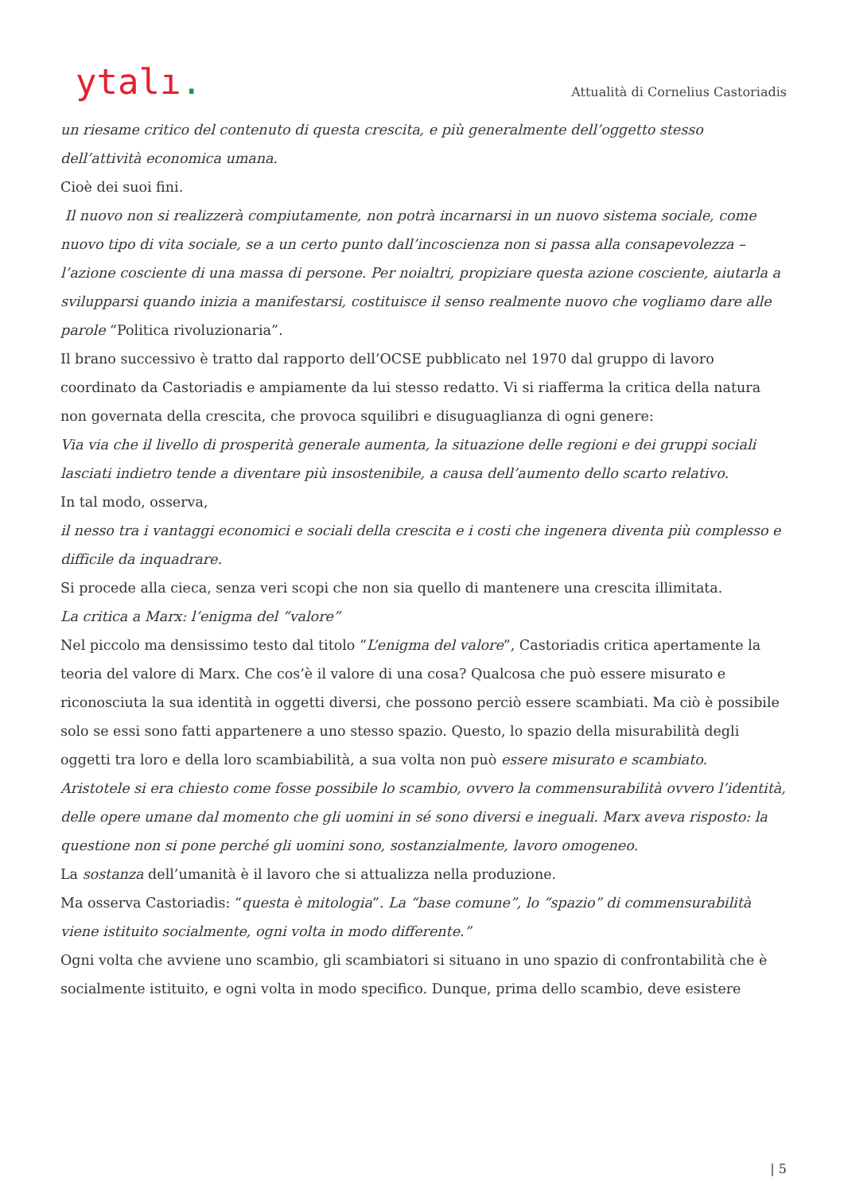ytalı.
Attualità di Cornelius Castoriadis
un riesame critico del contenuto di questa crescita, e più generalmente dell’oggetto stesso dell’attività economica umana.
Cioè dei suoi fini.
Il nuovo non si realizzerà compiutamente, non potrà incarnarsi in un nuovo sistema sociale, come nuovo tipo di vita sociale, se a un certo punto dall’incoscienza non si passa alla consapevolezza – l’azione cosciente di una massa di persone. Per noialtri, propiziare questa azione cosciente, aiutarla a svilupparsi quando inizia a manifestarsi, costituisce il senso realmente nuovo che vogliamo dare alle parole “Politica rivoluzionaria”.
Il brano successivo è tratto dal rapporto dell’OCSE pubblicato nel 1970 dal gruppo di lavoro coordinato da Castoriadis e ampiamente da lui stesso redatto. Vi si riafferma la critica della natura non governata della crescita, che provoca squilibri e disuguaglianza di ogni genere:
Via via che il livello di prosperità generale aumenta, la situazione delle regioni e dei gruppi sociali lasciati indietro tende a diventare più insostenibile, a causa dell’aumento dello scarto relativo.
In tal modo, osserva,
il nesso tra i vantaggi economici e sociali della crescita e i costi che ingenera diventa più complesso e difficile da inquadrare.
Si procede alla cieca, senza veri scopi che non sia quello di mantenere una crescita illimitata.
La critica a Marx: l’enigma del “valore”
Nel piccolo ma densissimo testo dal titolo “L’enigma del valore”, Castoriadis critica apertamente la teoria del valore di Marx. Che cos’è il valore di una cosa? Qualcosa che può essere misurato e riconosciuta la sua identità in oggetti diversi, che possono perciò essere scambiati. Ma ciò è possibile solo se essi sono fatti appartenere a uno stesso spazio. Questo, lo spazio della misurabilità degli oggetti tra loro e della loro scambiabilità, a sua volta non può essere misurato e scambiato.
Aristotele si era chiesto come fosse possibile lo scambio, ovvero la commensurabilità ovvero l’identità, delle opere umane dal momento che gli uomini in sé sono diversi e ineguali. Marx aveva risposto: la questione non si pone perché gli uomini sono, sostanzialmente, lavoro omogeneo.
La sostanza dell’umanità è il lavoro che si attualizza nella produzione.
Ma osserva Castoriadis: “questa è mitologia”. La “base comune”, lo “spazio” di commensurabilità viene istituito socialmente, ogni volta in modo differente.”
Ogni volta che avviene uno scambio, gli scambiatori si situano in uno spazio di confrontabilità che è socialmente istituito, e ogni volta in modo specifico. Dunque, prima dello scambio, deve esistere
| 5